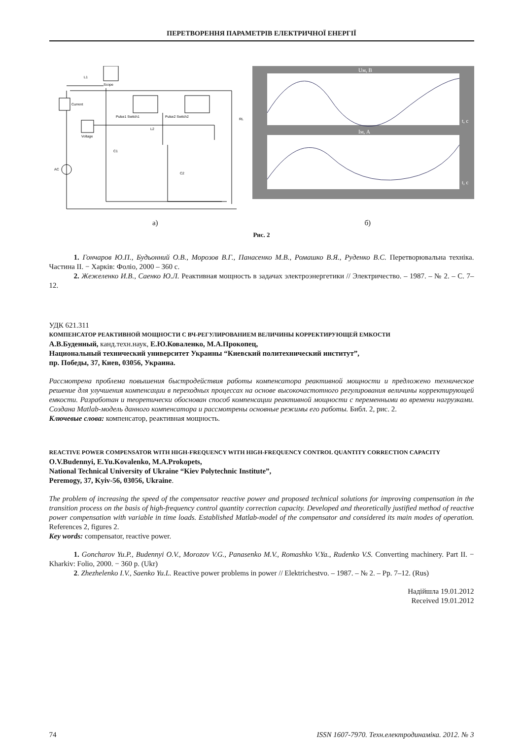ПЕРЕТВОРЕННЯ ПАРАМЕТРІВ ЕЛЕКТРИЧНОЇ ЕНЕРГІЇ
Scope
Current
Voltage
L1
Pulse1 Switch1
Pulse2 Switch2
AC
C1
C2
L2
RL
Uм, В
Iм, А
t, c
t, c
а) б)
Рис. 2
1. Гончаров Ю.П., Будьонний О.В., Морозов В.Г., Панасенко М.В., Ромашко В.Я., Руденко В.С. Перетворювальна техніка. Частина II. − Харків: Фоліо, 2000 – 360 с.
2. Жежеленко И.В., Саенко Ю.Л. Реактивная мощность в задачах электроэнергетики // Электричество. – 1987. – № 2. – С. 7–12.
УДК 621.311
КОМПЕНСАТОР РЕАКТИВНОЙ МОЩНОСТИ С ВЧ-РЕГУЛИРОВАНИЕМ ВЕЛИЧИНЫ КОРРЕКТИРУЮЩЕЙ ЕМКОСТИ
А.В.Буденный, канд.техн.наук, Е.Ю.Коваленко, М.А.Прокопец,
Национальный технический университет Украины “Киевский политехнический институт”,
пр. Победы, 37, Киев, 03056, Украина.
Рассмотрена проблема повышения быстродействия работы компенсатора реактивной мощности и предложено техническое решение для улучшения компенсации в переходных процессах на основе высокочастотного регулирования величины корректирующей емкости. Разработан и теоретически обоснован способ компенсации реактивной мощности с переменными во времени нагрузками. Создана Matlab-модель данного компенсатора и рассмотрены основные режимы его работы. Библ. 2, рис. 2.
Ключевые слова: компенсатор, реактивная мощность.
REACTIVE POWER COMPENSATOR WITH HIGH-FREQUENCY WITH HIGH-FREQUENCY CONTROL QUANTITY CORRECTION CAPACITY
O.V.Budennyi, E.Yu.Kovalenko, M.A.Prokopets,
National Technical University of Ukraine “Kiev Polytechnic Institute”,
Peremogy, 37, Kyiv-56, 03056, Ukraine.
The problem of increasing the speed of the compensator reactive power and proposed technical solutions for improving compensation in the transition process on the basis of high-frequency control quantity correction capacity. Developed and theoretically justified method of reactive power compensation with variable in time loads. Established Matlab-model of the compensator and considered its main modes of operation. References 2, figures 2.
Key words: compensator, reactive power.
1. Goncharov Yu.P., Budennyi O.V., Morozov V.G., Panasenko M.V., Romashko V.Ya., Rudenko V.S. Converting machinery. Part II. − Kharkiv: Folio, 2000. − 360 p. (Ukr)
2. Zhezhelenko I.V., Saenko Yu.L. Reactive power problems in power // Elektrichestvo. – 1987. – № 2. – Pp. 7–12. (Rus)
Надійшла 19.01.2012
Received 19.01.2012
74 ISSN 1607-7970. Техн.електродинаміка. 2012. № 3